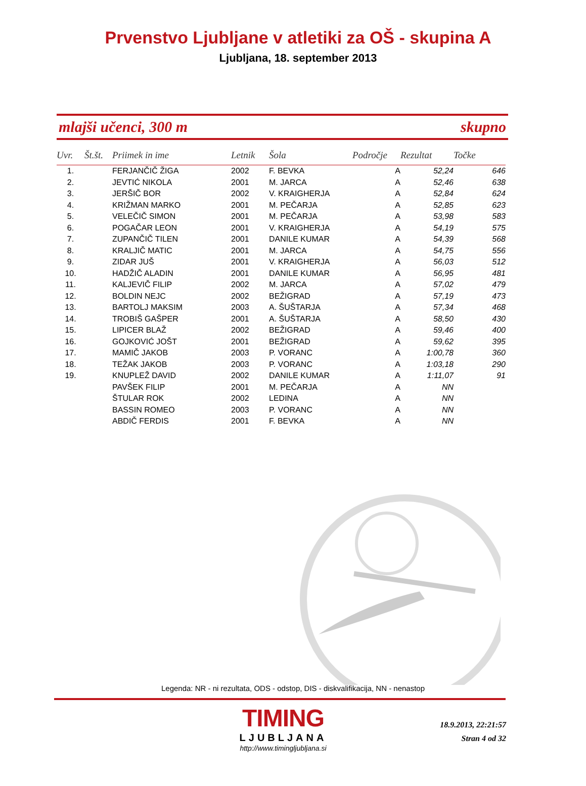Prvenstvo Ljubljane v atletiki za OŠ - skupina A
Ljubljana, 18. september 2013
mlajši učenci, 300 m skupno
| Uvr. | Št.št. | Priimek in ime | Letnik | Šola | Področje | Rezultat | Točke |
| --- | --- | --- | --- | --- | --- | --- | --- |
| 1. | | FERJANČIČ ŽIGA | 2002 | F. BEVKA | A | 52,24 | 646 |
| 2. | | JEVTIĆ NIKOLA | 2001 | M. JARCA | A | 52,46 | 638 |
| 3. | | JERŠIČ BOR | 2002 | V. KRAIGHERJA | A | 52,84 | 624 |
| 4. | | KRIŽMAN MARKO | 2001 | M. PEČARJA | A | 52,85 | 623 |
| 5. | | VELEČIČ SIMON | 2001 | M. PEČARJA | A | 53,98 | 583 |
| 6. | | POGAČAR LEON | 2001 | V. KRAIGHERJA | A | 54,19 | 575 |
| 7. | | ZUPANČIČ TILEN | 2001 | DANILE KUMAR | A | 54,39 | 568 |
| 8. | | KRALJIČ MATIC | 2001 | M. JARCA | A | 54,75 | 556 |
| 9. | | ZIDAR JUŠ | 2001 | V. KRAIGHERJA | A | 56,03 | 512 |
| 10. | | HADŽIČ ALADIN | 2001 | DANILE KUMAR | A | 56,95 | 481 |
| 11. | | KALJEVIČ FILIP | 2002 | M. JARCA | A | 57,02 | 479 |
| 12. | | BOLDIN NEJC | 2002 | BEŽIGRAD | A | 57,19 | 473 |
| 13. | | BARTOLJ MAKSIM | 2003 | A. ŠUŠTARJA | A | 57,34 | 468 |
| 14. | | TROBIŠ GAŠPER | 2001 | A. ŠUŠTARJA | A | 58,50 | 430 |
| 15. | | LIPICER BLAŽ | 2002 | BEŽIGRAD | A | 59,46 | 400 |
| 16. | | GOJKOVIĆ JOŠT | 2001 | BEŽIGRAD | A | 59,62 | 395 |
| 17. | | MAMIČ JAKOB | 2003 | P. VORANC | A | 1:00,78 | 360 |
| 18. | | TEŽAK JAKOB | 2003 | P. VORANC | A | 1:03,18 | 290 |
| 19. | | KNUPLEŽ DAVID | 2002 | DANILE KUMAR | A | 1:11,07 | 91 |
| | | PAVŠEK FILIP | 2001 | M. PEČARJA | A | NN | |
| | | ŠTULAR ROK | 2002 | LEDINA | A | NN | |
| | | BASSIN ROMEO | 2003 | P. VORANC | A | NN | |
| | | ABDIČ FERDIS | 2001 | F. BEVKA | A | NN | |
Legenda: NR - ni rezultata, ODS - odstop, DIS - diskvalifikacija, NN - nenastop
TIMING
LJUBLJANA
http://www.timingljubljana.si
18.9.2013, 22:21:57
Stran 4 od 32